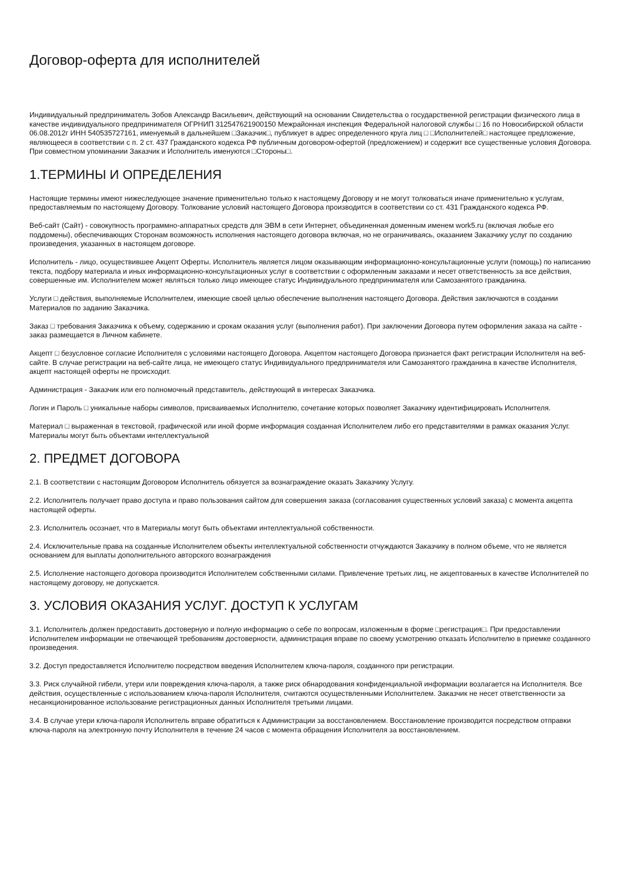Договор-оферта для исполнителей
Индивидуальный предприниматель Зобов Александр Васильевич, действующий на основании Свидетельства о государственной регистрации физического лица в качестве индивидуального предпринимателя ОГРНИП 312547621900150 Межрайонная инспекция Федеральной налоговой службы □ 16 по Новосибирской области 06.08.2012г ИНН 540535727161, именуемый в дальнейшем □Заказчик□, публикует в адрес определенного круга лиц □ □Исполнителей□ настоящее предложение, являющееся в соответствии с п. 2 ст. 437 Гражданского кодекса РФ публичным договором-офертой (предложением) и содержит все существенные условия Договора. При совместном упоминании Заказчик и Исполнитель именуются □Стороны□.
1.ТЕРМИНЫ И ОПРЕДЕЛЕНИЯ
Настоящие термины имеют нижеследующее значение применительно только к настоящему Договору и не могут толковаться иначе применительно к услугам, предоставляемым по настоящему Договору. Толкование условий настоящего Договора производится в соответствии со ст. 431 Гражданского кодекса РФ.
Веб-сайт (Сайт) - совокупность программно-аппаратных средств для ЭВМ в сети Интернет, объединенная доменным именем work5.ru (включая любые его поддомены), обеспечивающих Сторонам возможность исполнения настоящего договора включая, но не ограничиваясь, оказанием Заказчику услуг по созданию произведения, указанных в настоящем договоре.
Исполнитель - лицо, осуществившее Акцепт Оферты. Исполнитель является лицом оказывающим информационно-консультационные услуги (помощь) по написанию текста, подбору материала и иных информационно-консультационных услуг в соответствии с оформленным заказами и несет ответственность за все действия, совершенные им. Исполнителем может являться только лицо имеющее статус Индивидуального предпринимателя или Самозанятого гражданина.
Услуги □ действия, выполняемые Исполнителем, имеющие своей целью обеспечение выполнения настоящего Договора. Действия заключаются в создании Материалов по заданию Заказчика.
Заказ □ требования Заказчика к объему, содержанию и срокам оказания услуг (выполнения работ). При заключении Договора путем оформления заказа на сайте - заказ размещается в Личном кабинете.
Акцепт □ безусловное согласие Исполнителя с условиями настоящего Договора. Акцептом настоящего Договора признается факт регистрации Исполнителя на веб-сайте. В случае регистрации на веб-сайте лица, не имеющего статус Индивидуального предпринимателя или Самозанятого гражданина в качестве Исполнителя, акцепт настоящей оферты не происходит.
Администрация - Заказчик или его полномочный представитель, действующий в интересах Заказчика.
Логин и Пароль □ уникальные наборы символов, присваиваемых Исполнителю, сочетание которых позволяет Заказчику идентифицировать Исполнителя.
Материал □ выраженная в текстовой, графической или иной форме информация созданная Исполнителем либо его представителями в рамках оказания Услуг. Материалы могут быть объектами интеллектуальной
2. ПРЕДМЕТ ДОГОВОРА
2.1. В соответствии с настоящим Договором Исполнитель обязуется за вознаграждение оказать Заказчику Услугу.
2.2. Исполнитель получает право доступа и право пользования сайтом для совершения заказа (согласования существенных условий заказа) с момента акцепта настоящей оферты.
2.3. Исполнитель осознает, что в Материалы могут быть объектами интеллектуальной собственности.
2.4. Исключительные права на созданные Исполнителем объекты интеллектуальной собственности отчуждаются Заказчику в полном объеме, что не является основанием для выплаты дополнительного авторского вознаграждения
2.5. Исполнение настоящего договора производится Исполнителем собственными силами. Привлечение третьих лиц, не акцептованных в качестве Исполнителей по настоящему договору, не допускается.
3. УСЛОВИЯ ОКАЗАНИЯ УСЛУГ. ДОСТУП К УСЛУГАМ
3.1. Исполнитель должен предоставить достоверную и полную информацию о себе по вопросам, изложенным в форме □регистрация□. При предоставлении Исполнителем информации не отвечающей требованиям достоверности, администрация вправе по своему усмотрению отказать Исполнителю в приемке созданного произведения.
3.2. Доступ предоставляется Исполнителю посредством введения Исполнителем ключа-пароля, созданного при регистрации.
3.3. Риск случайной гибели, утери или повреждения ключа-пароля, а также риск обнародования конфиденциальной информации возлагается на Исполнителя. Все действия, осуществленные с использованием ключа-пароля Исполнителя, считаются осуществленными Исполнителем. Заказчик не несет ответственности за несанкционированное использование регистрационных данных Исполнителя третьими лицами.
3.4. В случае утери ключа-пароля Исполнитель вправе обратиться к Администрации за восстановлением. Восстановление производится посредством отправки ключа-пароля на электронную почту Исполнителя в течение 24 часов с момента обращения Исполнителя за восстановлением.